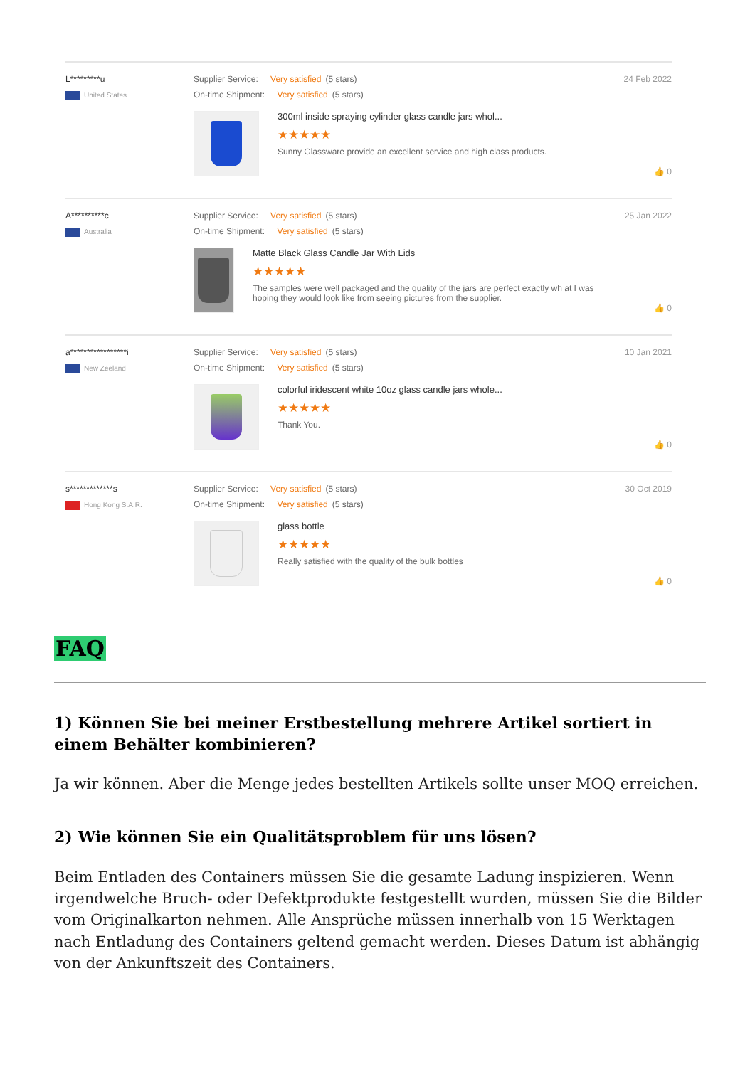L*********u
United States
Supplier Service: Very satisfied (5 stars)
On-time Shipment: Very satisfied (5 stars)
300ml inside spraying cylinder glass candle jars whol...
★★★★★
Sunny Glassware provide an excellent service and high class products.
24 Feb 2022
👍 0
A**********c
Australia
Supplier Service: Very satisfied (5 stars)
On-time Shipment: Very satisfied (5 stars)
Matte Black Glass Candle Jar With Lids
★★★★★
The samples were well packaged and the quality of the jars are perfect exactly wh at I was hoping they would look like from seeing pictures from the supplier.
25 Jan 2022
👍 0
a*****************i
New Zeeland
Supplier Service: Very satisfied (5 stars)
On-time Shipment: Very satisfied (5 stars)
colorful iridescent white 10oz glass candle jars whole...
★★★★★
Thank You.
10 Jan 2021
👍 0
s*************s
Hong Kong S.A.R.
Supplier Service: Very satisfied (5 stars)
On-time Shipment: Very satisfied (5 stars)
glass bottle
★★★★★
Really satisfied with the quality of the bulk bottles
30 Oct 2019
👍 0
FAQ
1) Können Sie bei meiner Erstbestellung mehrere Artikel sortiert in einem Behälter kombinieren?
Ja wir können. Aber die Menge jedes bestellten Artikels sollte unser MOQ erreichen.
2) Wie können Sie ein Qualitätsproblem für uns lösen?
Beim Entladen des Containers müssen Sie die gesamte Ladung inspizieren. Wenn irgendwelche Bruch- oder Defektprodukte festgestellt wurden, müssen Sie die Bilder vom Originalkarton nehmen. Alle Ansprüche müssen innerhalb von 15 Werktagen nach Entladung des Containers geltend gemacht werden. Dieses Datum ist abhängig von der Ankunftszeit des Containers.